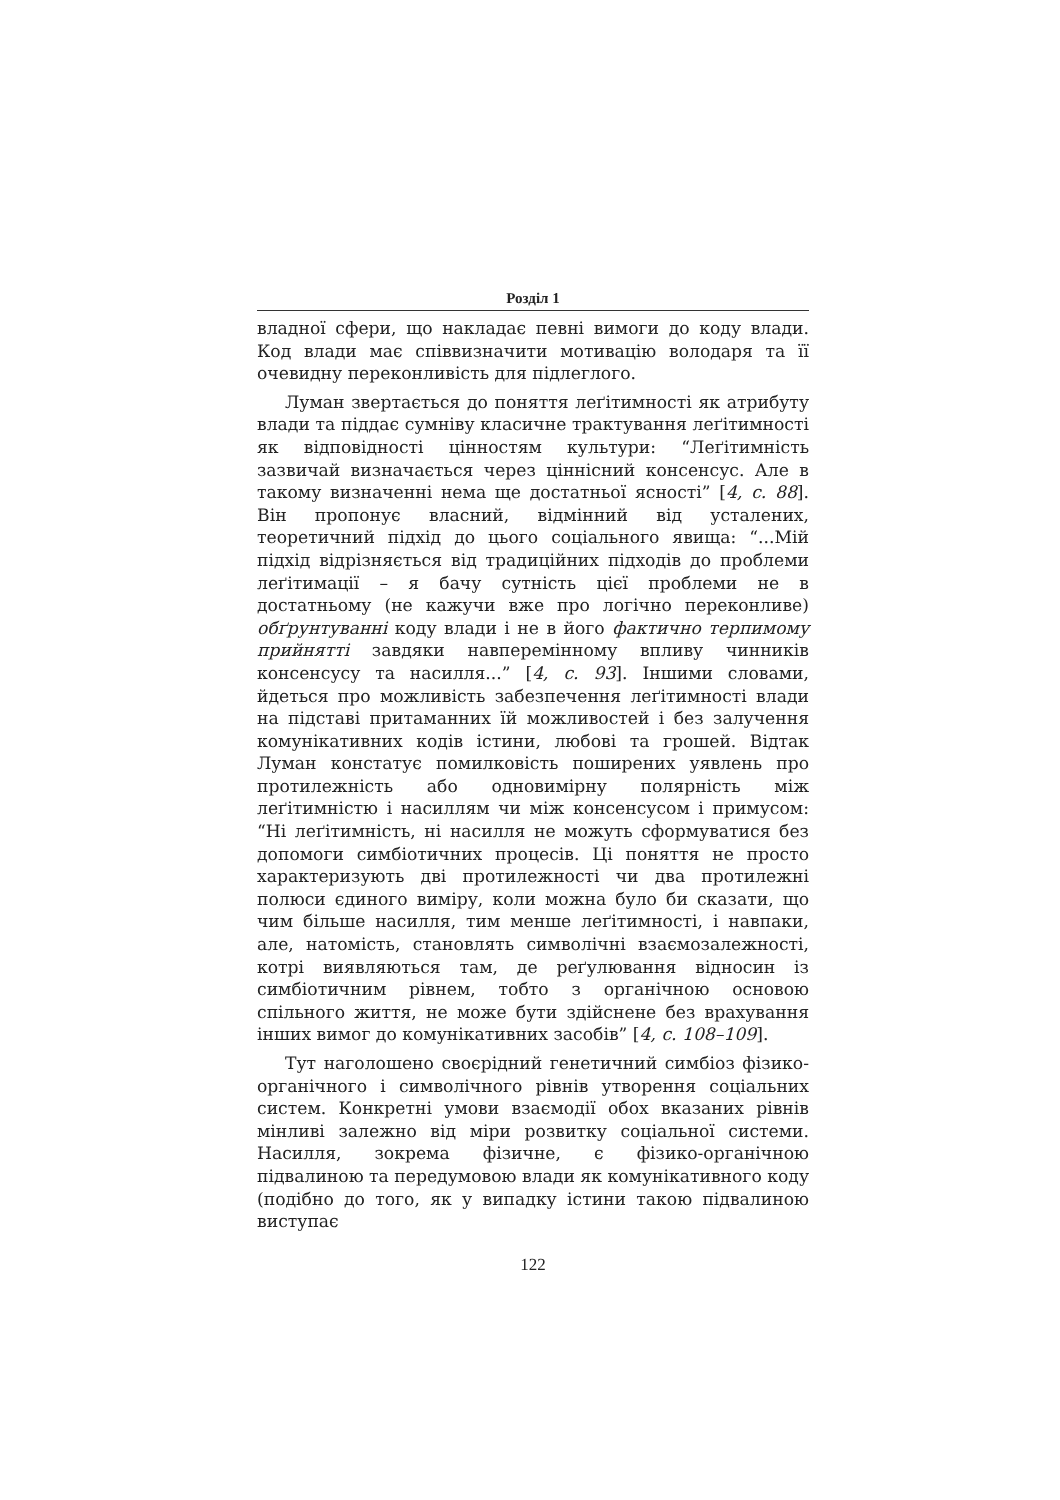Розділ 1
владної сфери, що накладає певні вимоги до коду влади. Код влади має співвизначити мотивацію володаря та її очевидну переконливість для підлеглого.
Луман звертається до поняття леґітимності як атрибуту влади та піддає сумніву класичне трактування леґітимності як відповідності цінностям культури: “Леґітимність зазвичай визначається через ціннісний консенсус. Але в такому визначенні нема ще достатньої ясності” [4, с. 88]. Він пропонує власний, відмінний від усталених, теоретичний підхід до цього соціального явища: “...Мій підхід відрізняється від традиційних підходів до проблеми леґітимації – я бачу сутність цієї проблеми не в достатньому (не кажучи вже про логічно переконливе) обґрунтуванні коду влади і не в його фактично терпимому прийнятті завдяки навперемінному впливу чинників консенсусу та насилля...” [4, с. 93]. Іншими словами, йдеться про можливість забезпечення леґітимності влади на підставі притаманних їй можливостей і без залучення комунікативних кодів істини, любові та грошей. Відтак Луман констатує помилковість поширених уявлень про протилежність або одновимірну полярність між леґітимністю і насиллям чи між консенсусом і примусом: “Ні леґітимність, ні насилля не можуть сформуватися без допомоги симбіотичних процесів. Ці поняття не просто характеризують дві протилежності чи два протилежні полюси єдиного виміру, коли можна було би сказати, що чим більше насилля, тим менше леґітимності, і навпаки, але, натомість, становлять символічні взаємозалежності, котрі виявляються там, де реґулювання відносин із симбіотичним рівнем, тобто з органічною основою спільного життя, не може бути здійснене без врахування інших вимог до комунікативних засобів” [4, с. 108–109].
Тут наголошено своєрідний генетичний симбіоз фізико-органічного і символічного рівнів утворення соціальних систем. Конкретні умови взаємодії обох вказаних рівнів мінливі залежно від міри розвитку соціальної системи. Насилля, зокрема фізичне, є фізико-органічною підвалиною та передумовою влади як комунікативного коду (подібно до того, як у випадку істини такою підвалиною виступає
122